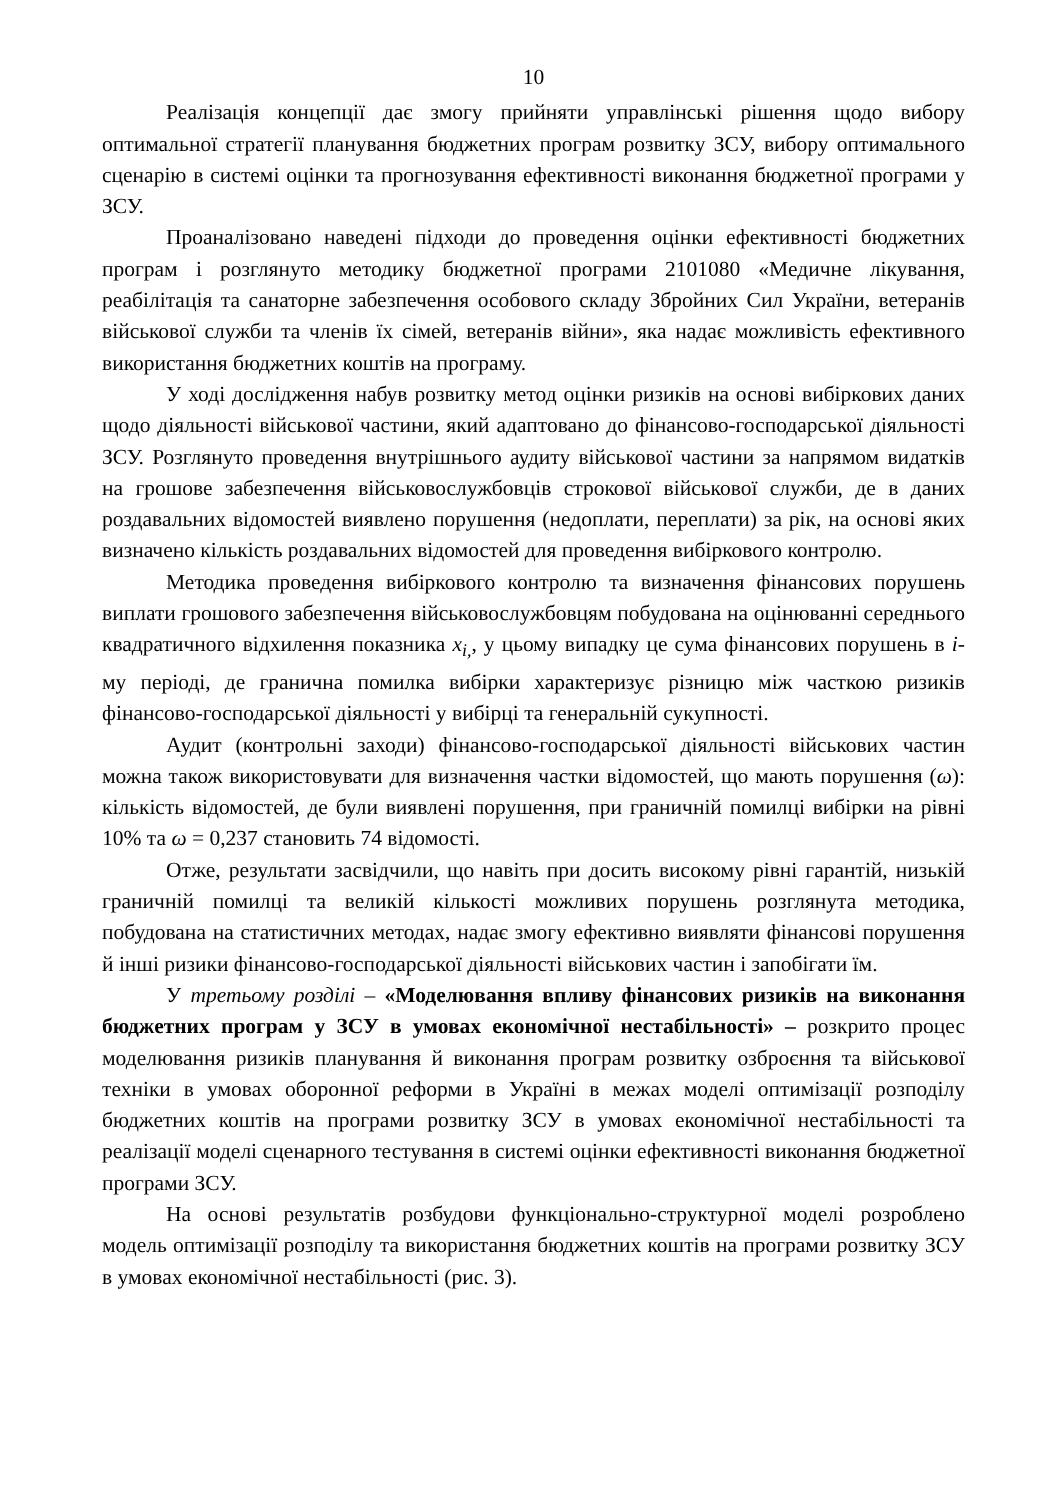10
Реалізація концепції дає змогу прийняти управлінські рішення щодо вибору оптимальної стратегії планування бюджетних програм розвитку ЗСУ, вибору оптимального сценарію в системі оцінки та прогнозування ефективності виконання бюджетної програми у ЗСУ.
Проаналізовано наведені підходи до проведення оцінки ефективності бюджетних програм і розглянуто методику бюджетної програми 2101080 «Медичне лікування, реабілітація та санаторне забезпечення особового складу Збройних Сил України, ветеранів військової служби та членів їх сімей, ветеранів війни», яка надає можливість ефективного використання бюджетних коштів на програму.
У ході дослідження набув розвитку метод оцінки ризиків на основі вибіркових даних щодо діяльності військової частини, який адаптовано до фінансово-господарської діяльності ЗСУ. Розглянуто проведення внутрішнього аудиту військової частини за напрямом видатків на грошове забезпечення військовослужбовців строкової військової служби, де в даних роздавальних відомостей виявлено порушення (недоплати, переплати) за рік, на основі яких визначено кількість роздавальних відомостей для проведення вибіркового контролю.
Методика проведення вибіркового контролю та визначення фінансових порушень виплати грошового забезпечення військовослужбовцям побудована на оцінюванні середнього квадратичного відхилення показника x<sub>i,</sub>, у цьому випадку це сума фінансових порушень в і-му періоді, де гранична помилка вибірки характеризує різницю між часткою ризиків фінансово-господарської діяльності у вибірці та генеральній сукупності.
Аудит (контрольні заходи) фінансово-господарської діяльності військових частин можна також використовувати для визначення частки відомостей, що мають порушення (ω): кількість відомостей, де були виявлені порушення, при граничній помилці вибірки на рівні 10% та ω = 0,237 становить 74 відомості.
Отже, результати засвідчили, що навіть при досить високому рівні гарантій, низькій граничній помилці та великій кількості можливих порушень розглянута методика, побудована на статистичних методах, надає змогу ефективно виявляти фінансові порушення й інші ризики фінансово-господарської діяльності військових частин і запобігати їм.
У третьому розділі – «Моделювання впливу фінансових ризиків на виконання бюджетних програм у ЗСУ в умовах економічної нестабільності» – розкрито процес моделювання ризиків планування й виконання програм розвитку озброєння та військової техніки в умовах оборонної реформи в Україні в межах моделі оптимізації розподілу бюджетних коштів на програми розвитку ЗСУ в умовах економічної нестабільності та реалізації моделі сценарного тестування в системі оцінки ефективності виконання бюджетної програми ЗСУ.
На основі результатів розбудови функціонально-структурної моделі розроблено модель оптимізації розподілу та використання бюджетних коштів на програми розвитку ЗСУ в умовах економічної нестабільності (рис. 3).